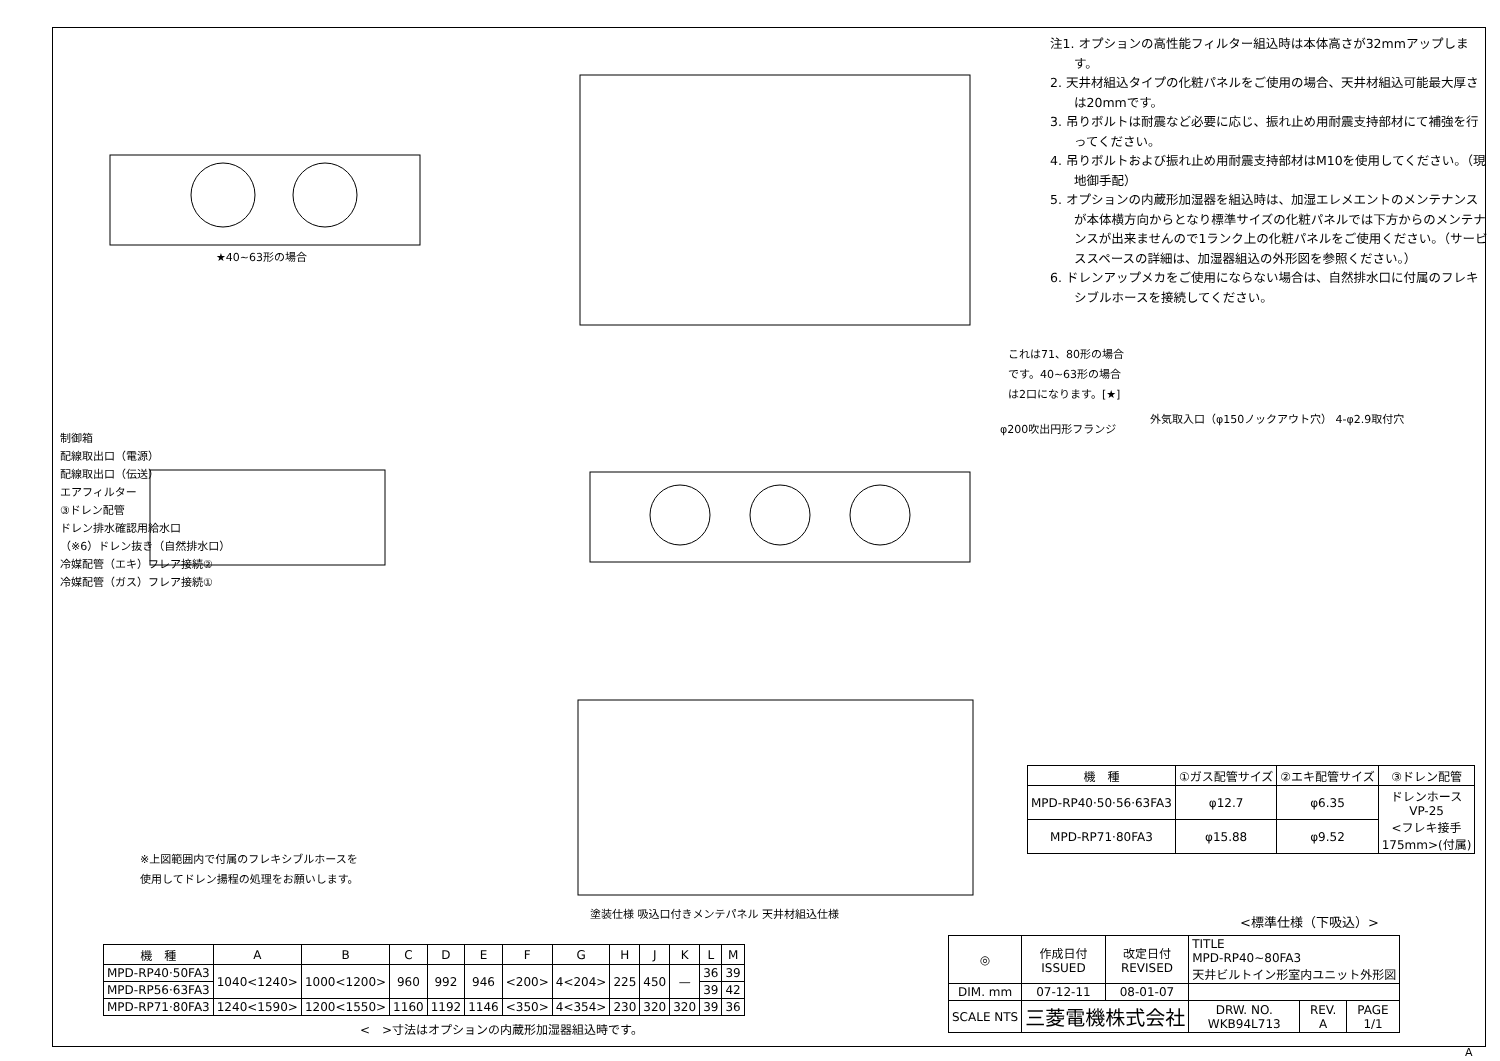注1. オプションの高性能フィルター組込時は本体高さが32mmアップします。
2. 天井材組込タイプの化粧パネルをご使用の場合、天井材組込可能最大厚さは20mmです。
3. 吊りボルトは耐震など必要に応じ、振れ止め用耐震支持部材にて補強を行ってください。
4. 吊りボルトおよび振れ止め用耐震支持部材はM10を使用してください。（現地御手配）
5. オプションの内蔵形加湿器を組込時は、加湿エレメエントのメンテナンスが本体横方向からとなり標準サイズの化粧パネルでは下方からのメンテナンスが出来ませんので1ランク上の化粧パネルをご使用ください。（サービススペースの詳細は、加湿器組込の外形図を参照ください。）
6. ドレンアップメカをご使用にならない場合は、自然排水口に付属のフレキシブルホースを接続してください。
★40~63形の場合
これは71、80形の場合
です。40~63形の場合
は2口になります。[★]
制御箱
配線取出口（電源）
配線取出口（伝送）
エアフィルター
③ドレン配管
ドレン排水確認用給水口
（※6）ドレン抜き（自然排水口）
冷媒配管（エキ）フレア接続②
冷媒配管（ガス）フレア接続①
外気取入口（φ150ノックアウト穴） 4-φ2.9取付穴
φ200吹出円形フランジ
塗装仕様 吸込口付きメンテパネル 天井材組込仕様
※上図範囲内で付属のフレキシブルホースを
使用してドレン揚程の処理をお願いします。
| 機 種 | ①ガス配管サイズ | ②エキ配管サイズ | ③ドレン配管 |
| --- | --- | --- | --- |
| MPD-RP40·50·56·63FA3 | φ12.7 | φ6.35 | ドレンホース VP-25 <フレキ接手 175mm>(付属) |
| MPD-RP71·80FA3 | φ15.88 | φ9.52 | |
<標準仕様（下吸込）>
| 機 種 | A | B | C | D | E | F | G | H | J | K | L | M |
| --- | --- | --- | --- | --- | --- | --- | --- | --- | --- | --- | --- | --- |
| MPD-RP40·50FA3 | 1040<1240> | 1000<1200> | 960 | 992 | 946 | <200> | 4<204> | 225 | 450 | — | 36 | 39 |
| MPD-RP56·63FA3 | | | | | | | | | | | 39 | 42 |
| MPD-RP71·80FA3 | 1240<1590> | 1200<1550> | 1160 | 1192 | 1146 | <350> | 4<354> | 230 | 320 | 320 | 39 | 36 |
<　>寸法はオプションの内蔵形加湿器組込時です。
| ◎ | 作成日付 ISSUED | 改定日付 REVISED | TITLE MPD-RP40~80FA3 天井ビルトイン形室内ユニット外形図 | | |
| DIM. mm | 07-12-11 | 08-01-07 | | | |
| SCALE NTS | 三菱電機株式会社 | | DRW. NO. WKB94L713 | REV. A | PAGE 1/1 |
A